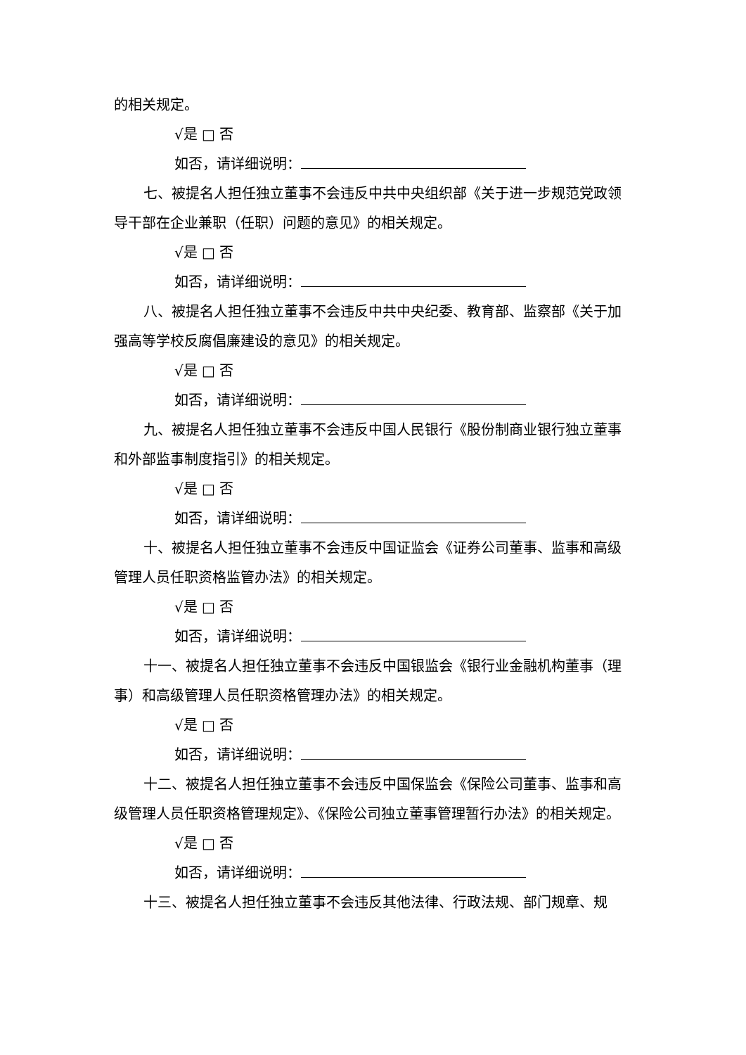的相关规定。
√是 □ 否
如否，请详细说明：
七、被提名人担任独立董事不会违反中共中央组织部《关于进一步规范党政领导干部在企业兼职（任职）问题的意见》的相关规定。
√是 □ 否
如否，请详细说明：
八、被提名人担任独立董事不会违反中共中央纪委、教育部、监察部《关于加强高等学校反腐倡廉建设的意见》的相关规定。
√是 □ 否
如否，请详细说明：
九、被提名人担任独立董事不会违反中国人民银行《股份制商业银行独立董事和外部监事制度指引》的相关规定。
√是 □ 否
如否，请详细说明：
十、被提名人担任独立董事不会违反中国证监会《证券公司董事、监事和高级管理人员任职资格监管办法》的相关规定。
√是 □ 否
如否，请详细说明：
十一、被提名人担任独立董事不会违反中国银监会《银行业金融机构董事（理事）和高级管理人员任职资格管理办法》的相关规定。
√是 □ 否
如否，请详细说明：
十二、被提名人担任独立董事不会违反中国保监会《保险公司董事、监事和高级管理人员任职资格管理规定》、《保险公司独立董事管理暂行办法》的相关规定。
√是 □ 否
如否，请详细说明：
十三、被提名人担任独立董事不会违反其他法律、行政法规、部门规章、规